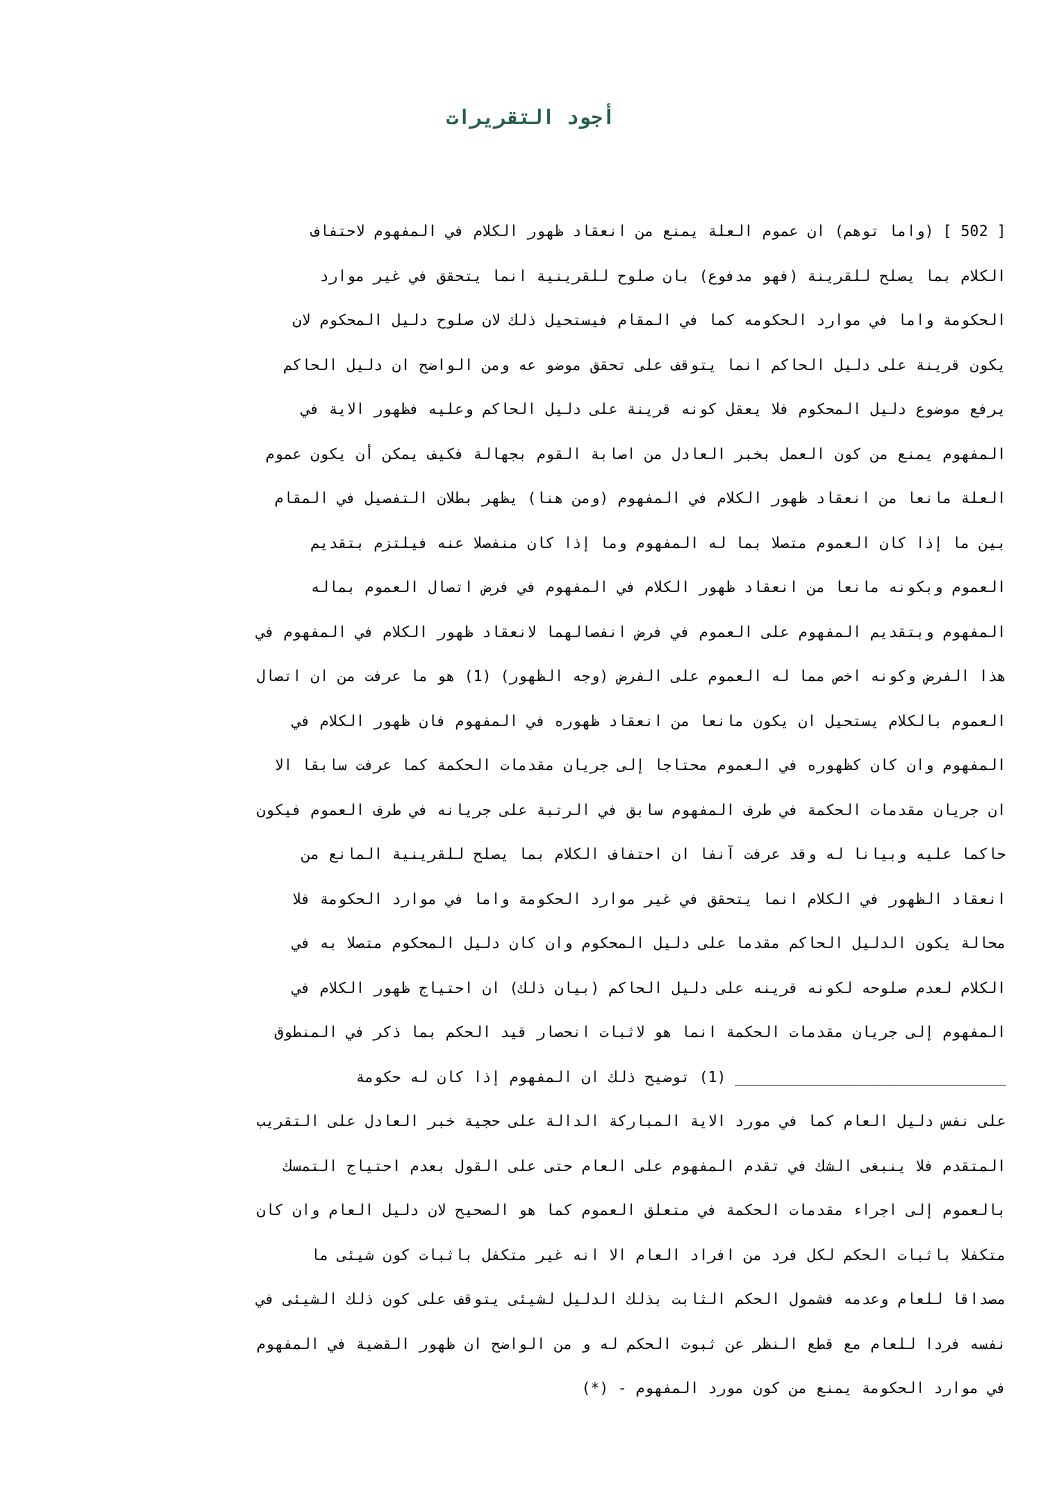أجود التقريرات
[ 502 ] (واما توهم) ان عموم العلة يمنع من انعقاد ظهور الكلام في المفهوم لاحتفاف
الكلام بما يصلح للقرينة (فهو مدفوع) بان صلوح للقرينية انما يتحقق في غير موارد
الحكومة واما في موارد الحكومه كما في المقام فيستحيل ذلك لان صلوح دليل المحكوم لان
يكون قرينة على دليل الحاكم انما يتوقف على تحقق موضو عه ومن الواضح ان دليل الحاكم
يرفع موضوع دليل المحكوم فلا يعقل كونه قرينة على دليل الحاكم وعليه فظهور الاية في
المفهوم يمنع من كون العمل بخبر العادل من اصابة القوم بجهالة فكيف يمكن أن يكون عموم
العلة مانعا من انعقاد ظهور الكلام في المفهوم (ومن هنا) يظهر بطلان التفصيل في المقام
بين ما إذا كان العموم متصلا بما له المفهوم وما إذا كان منفصلا عنه فيلتزم بتقديم
العموم وبكونه مانعا من انعقاد ظهور الكلام في المفهوم في فرض اتصال العموم بماله
المفهوم وبتقديم المفهوم على العموم في فرض انفصالهما لانعقاد ظهور الكلام في المفهوم في
هذا الفرض وكونه اخص مما له العموم على الفرض (وجه الظهور) (1) هو ما عرفت من ان اتصال
العموم بالكلام يستحيل ان يكون مانعا من انعقاد ظهوره في المفهوم فان ظهور الكلام في
المفهوم وان كان كظهوره في العموم محتاجا إلى جريان مقدمات الحكمة كما عرفت سابقا الا
ان جريان مقدمات الحكمة في طرف المفهوم سابق في الرتبة على جريانه في طرف العموم فيكون
حاكما عليه وبيانا له وقد عرفت آنفا ان احتفاف الكلام بما يصلح للقرينية المانع من
انعقاد الظهور في الكلام انما يتحقق في غير موارد الحكومة واما في موارد الحكومة فلا
محالة يكون الدليل الحاكم مقدما على دليل المحكوم وان كان دليل المحكوم متصلا به في
الكلام لعدم صلوحه لكونه قرينه على دليل الحاكم (بيان ذلك) ان احتياج ظهور الكلام في
المفهوم إلى جريان مقدمات الحكمة انما هو لاثبات انحصار قيد الحكم بما ذكر في المنطوق
______________________________ (1) توضيح ذلك ان المفهوم إذا كان له حكومة
على نفس دليل العام كما في مورد الاية المباركة الدالة على حجية خبر العادل على التقريب
المتقدم فلا ينبغى الشك في تقدم المفهوم على العام حتى على القول بعدم احتياج التمسك
بالعموم إلى اجراء مقدمات الحكمة في متعلق العموم كما هو الصحيح لان دليل العام وان كان
متكفلا باثبات الحكم لكل فرد من افراد العام الا انه غير متكفل باثبات كون شيئى ما
مصداقا للعام وعدمه فشمول الحكم الثابت بذلك الدليل لشيئى يتوقف على كون ذلك الشيئى في
نفسه فردا للعام مع قطع النظر عن ثبوت الحكم له و من الواضح ان ظهور القضية في المفهوم
في موارد الحكومة يمنع من كون مورد المفهوم - (*)